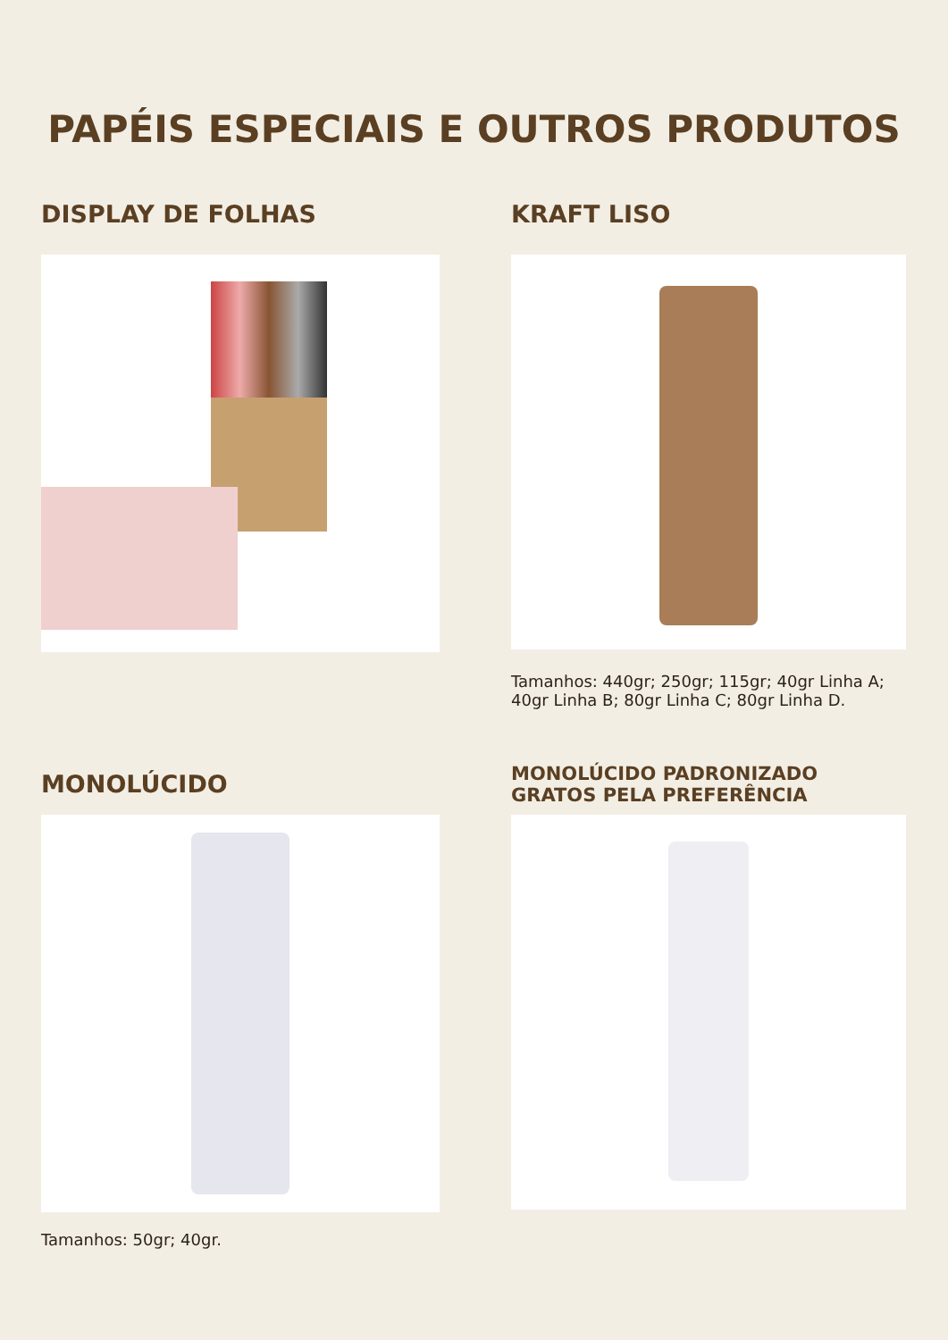PAPÉIS ESPECIAIS E OUTROS PRODUTOS
DISPLAY DE FOLHAS
KRAFT LISO
Tamanhos: 440gr; 250gr; 115gr; 40gr Linha A; 40gr Linha B; 80gr Linha C; 80gr Linha D.
MONOLÚCIDO
Tamanhos: 50gr; 40gr.
MONOLÚCIDO PADRONIZADO
GRATOS PELA PREFERÊNCIA